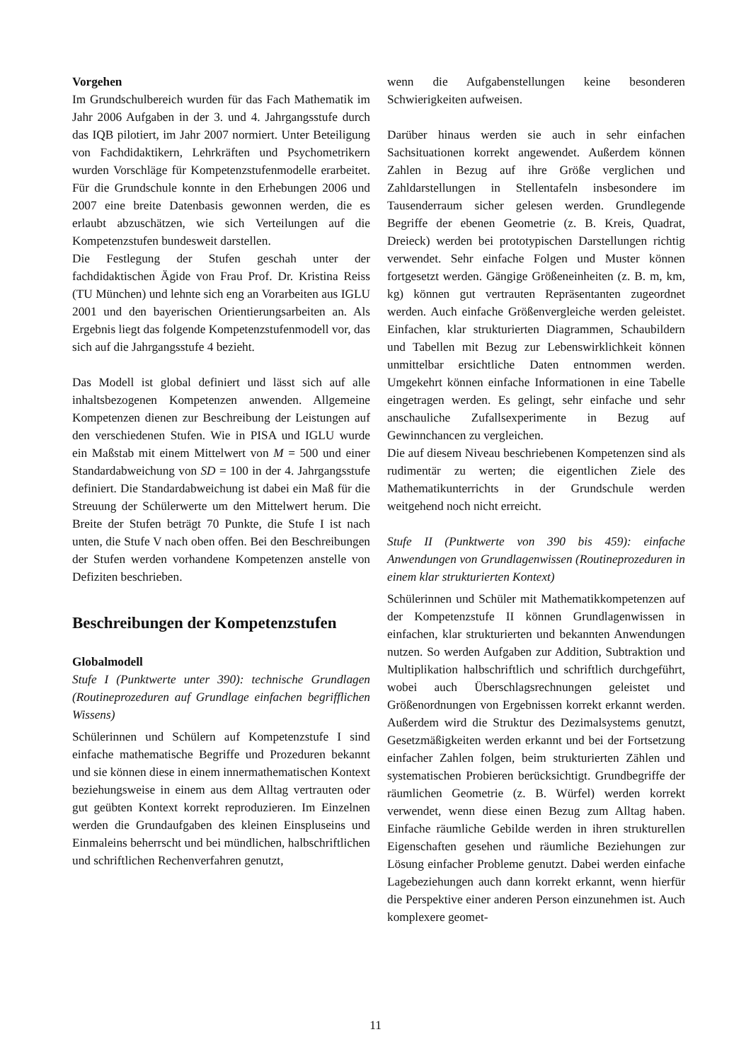Vorgehen
Im Grundschulbereich wurden für das Fach Mathematik im Jahr 2006 Aufgaben in der 3. und 4. Jahrgangsstufe durch das IQB pilotiert, im Jahr 2007 normiert. Unter Beteiligung von Fachdidaktikern, Lehrkräften und Psychometrikern wurden Vorschläge für Kompetenzstufenmodelle erarbeitet. Für die Grundschule konnte in den Erhebungen 2006 und 2007 eine breite Datenbasis gewonnen werden, die es erlaubt abzuschätzen, wie sich Verteilungen auf die Kompetenzstufen bundesweit darstellen.
Die Festlegung der Stufen geschah unter der fachdidaktischen Ägide von Frau Prof. Dr. Kristina Reiss (TU München) und lehnte sich eng an Vorarbeiten aus IGLU 2001 und den bayerischen Orientierungsarbeiten an. Als Ergebnis liegt das folgende Kompetenzstufenmodell vor, das sich auf die Jahrgangsstufe 4 bezieht.
Das Modell ist global definiert und lässt sich auf alle inhaltsbezogenen Kompetenzen anwenden. Allgemeine Kompetenzen dienen zur Beschreibung der Leistungen auf den verschiedenen Stufen. Wie in PISA und IGLU wurde ein Maßstab mit einem Mittelwert von M = 500 und einer Standardabweichung von SD = 100 in der 4. Jahrgangsstufe definiert. Die Standardabweichung ist dabei ein Maß für die Streuung der Schülerwerte um den Mittelwert herum. Die Breite der Stufen beträgt 70 Punkte, die Stufe I ist nach unten, die Stufe V nach oben offen. Bei den Beschreibungen der Stufen werden vorhandene Kompetenzen anstelle von Defiziten beschrieben.
Beschreibungen der Kompetenzstufen
Globalmodell
Stufe I (Punktwerte unter 390): technische Grundlagen (Routineprozeduren auf Grundlage einfachen begrifflichen Wissens)
Schülerinnen und Schülern auf Kompetenzstufe I sind einfache mathematische Begriffe und Prozeduren bekannt und sie können diese in einem innermathematischen Kontext beziehungsweise in einem aus dem Alltag vertrauten oder gut geübten Kontext korrekt reproduzieren. Im Einzelnen werden die Grundaufgaben des kleinen Einspluseins und Einmaleins beherrscht und bei mündlichen, halbschriftlichen und schriftlichen Rechenverfahren genutzt,
wenn die Aufgabenstellungen keine besonderen Schwierigkeiten aufweisen.
Darüber hinaus werden sie auch in sehr einfachen Sachsituationen korrekt angewendet. Außerdem können Zahlen in Bezug auf ihre Größe verglichen und Zahldarstellungen in Stellentafeln insbesondere im Tausenderraum sicher gelesen werden. Grundlegende Begriffe der ebenen Geometrie (z. B. Kreis, Quadrat, Dreieck) werden bei prototypischen Darstellungen richtig verwendet. Sehr einfache Folgen und Muster können fortgesetzt werden. Gängige Größeneinheiten (z. B. m, km, kg) können gut vertrauten Repräsentanten zugeordnet werden. Auch einfache Größenvergleiche werden geleistet. Einfachen, klar strukturierten Diagrammen, Schaubildern und Tabellen mit Bezug zur Lebenswirklichkeit können unmittelbar ersichtliche Daten entnommen werden. Umgekehrt können einfache Informationen in eine Tabelle eingetragen werden. Es gelingt, sehr einfache und sehr anschauliche Zufallsexperimente in Bezug auf Gewinnchancen zu vergleichen.
Die auf diesem Niveau beschriebenen Kompetenzen sind als rudimentär zu werten; die eigentlichen Ziele des Mathematikunterrichts in der Grundschule werden weitgehend noch nicht erreicht.
Stufe II (Punktwerte von 390 bis 459): einfache Anwendungen von Grundlagenwissen (Routineprozeduren in einem klar strukturierten Kontext)
Schülerinnen und Schüler mit Mathematikkompetenzen auf der Kompetenzstufe II können Grundlagenwissen in einfachen, klar strukturierten und bekannten Anwendungen nutzen. So werden Aufgaben zur Addition, Subtraktion und Multiplikation halbschriftlich und schriftlich durchgeführt, wobei auch Überschlagsrechnungen geleistet und Größenordnungen von Ergebnissen korrekt erkannt werden. Außerdem wird die Struktur des Dezimalsystems genutzt, Gesetzmäßigkeiten werden erkannt und bei der Fortsetzung einfacher Zahlen folgen, beim strukturierten Zählen und systematischen Probieren berücksichtigt. Grundbegriffe der räumlichen Geometrie (z. B. Würfel) werden korrekt verwendet, wenn diese einen Bezug zum Alltag haben. Einfache räumliche Gebilde werden in ihren strukturellen Eigenschaften gesehen und räumliche Beziehungen zur Lösung einfacher Probleme genutzt. Dabei werden einfache Lagebeziehungen auch dann korrekt erkannt, wenn hierfür die Perspektive einer anderen Person einzunehmen ist. Auch komplexere geomet-
11